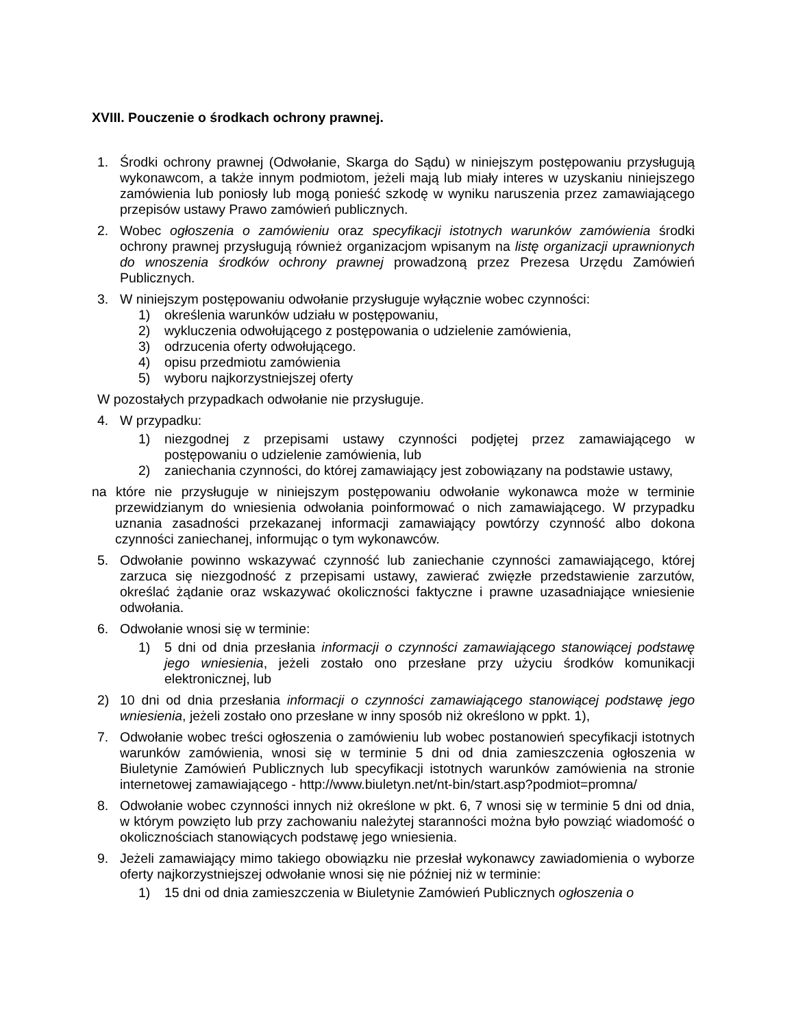XVIII. Pouczenie o środkach ochrony prawnej.
1. Środki ochrony prawnej (Odwołanie, Skarga do Sądu) w niniejszym postępowaniu przysługują wykonawcom, a także innym podmiotom, jeżeli mają lub miały interes w uzyskaniu niniejszego zamówienia lub poniosły lub mogą ponieść szkodę w wyniku naruszenia przez zamawiającego przepisów ustawy Prawo zamówień publicznych.
2. Wobec ogłoszenia o zamówieniu oraz specyfikacji istotnych warunków zamówienia środki ochrony prawnej przysługują również organizacjom wpisanym na listę organizacji uprawnionych do wnoszenia środków ochrony prawnej prowadzoną przez Prezesa Urzędu Zamówień Publicznych.
3. W niniejszym postępowaniu odwołanie przysługuje wyłącznie wobec czynności:
1) określenia warunków udziału w postępowaniu,
2) wykluczenia odwołującego z postępowania o udzielenie zamówienia,
3) odrzucenia oferty odwołującego.
4) opisu przedmiotu zamówienia
5) wyboru najkorzystniejszej oferty
W pozostałych przypadkach odwołanie nie przysługuje.
4. W przypadku:
1) niezgodnej z przepisami ustawy czynności podjętej przez zamawiającego w postępowaniu o udzielenie zamówienia, lub
2) zaniechania czynności, do której zamawiający jest zobowiązany na podstawie ustawy,
na które nie przysługuje w niniejszym postępowaniu odwołanie wykonawca może w terminie przewidzianym do wniesienia odwołania poinformować o nich zamawiającego. W przypadku uznania zasadności przekazanej informacji zamawiający powtórzy czynność albo dokona czynności zaniechanej, informując o tym wykonawców.
5. Odwołanie powinno wskazywać czynność lub zaniechanie czynności zamawiającego, której zarzuca się niezgodność z przepisami ustawy, zawierać zwięzłe przedstawienie zarzutów, określać żądanie oraz wskazywać okoliczności faktyczne i prawne uzasadniające wniesienie odwołania.
6. Odwołanie wnosi się w terminie:
1) 5 dni od dnia przesłania informacji o czynności zamawiającego stanowiącej podstawę jego wniesienia, jeżeli zostało ono przesłane przy użyciu środków komunikacji elektronicznej, lub
2) 10 dni od dnia przesłania informacji o czynności zamawiającego stanowiącej podstawę jego wniesienia, jeżeli zostało ono przesłane w inny sposób niż określono w ppkt. 1),
7. Odwołanie wobec treści ogłoszenia o zamówieniu lub wobec postanowień specyfikacji istotnych warunków zamówienia, wnosi się w terminie 5 dni od dnia zamieszczenia ogłoszenia w Biuletynie Zamówień Publicznych lub specyfikacji istotnych warunków zamówienia na stronie internetowej zamawiającego - http://www.biuletyn.net/nt-bin/start.asp?podmiot=promna/
8. Odwołanie wobec czynności innych niż określone w pkt. 6, 7 wnosi się w terminie 5 dni od dnia, w którym powzięto lub przy zachowaniu należytej staranności można było powziąć wiadomość o okolicznościach stanowiących podstawę jego wniesienia.
9. Jeżeli zamawiający mimo takiego obowiązku nie przesłał wykonawcy zawiadomienia o wyborze oferty najkorzystniejszej odwołanie wnosi się nie później niż w terminie:
1) 15 dni od dnia zamieszczenia w Biuletynie Zamówień Publicznych ogłoszenia o